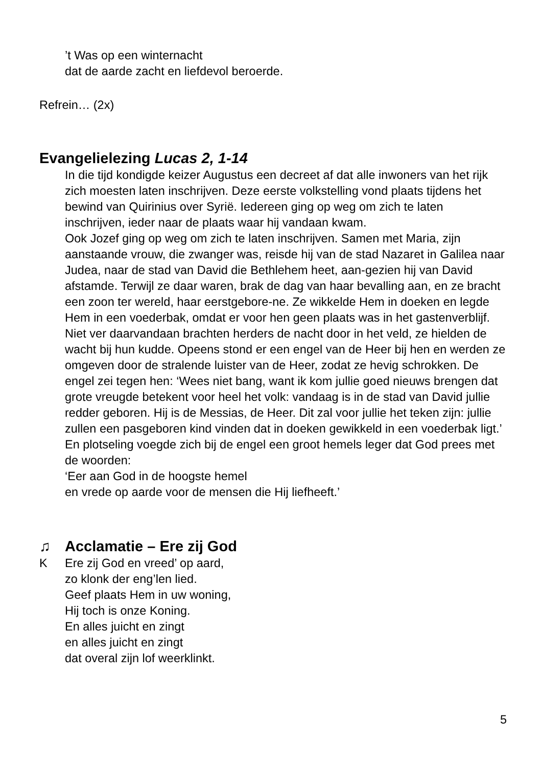’t Was op een winternacht
dat de aarde zacht en liefdevol beroerde.
Refrein… (2x)
Evangelielezing Lucas 2, 1-14
In die tijd kondigde keizer Augustus een decreet af dat alle inwoners van het rijk zich moesten laten inschrijven. Deze eerste volkstelling vond plaats tijdens het bewind van Quirinius over Syrië. Iedereen ging op weg om zich te laten inschrijven, ieder naar de plaats waar hij vandaan kwam.
Ook Jozef ging op weg om zich te laten inschrijven. Samen met Maria, zijn aanstaande vrouw, die zwanger was, reisde hij van de stad Nazaret in Galilea naar Judea, naar de stad van David die Bethlehem heet, aan-gezien hij van David afstamde. Terwijl ze daar waren, brak de dag van haar bevalling aan, en ze bracht een zoon ter wereld, haar eerstgebore-ne. Ze wikkelde Hem in doeken en legde Hem in een voederbak, omdat er voor hen geen plaats was in het gastenverblijf.
Niet ver daarvandaan brachten herders de nacht door in het veld, ze hielden de wacht bij hun kudde. Opeens stond er een engel van de Heer bij hen en werden ze omgeven door de stralende luister van de Heer, zodat ze hevig schrokken. De engel zei tegen hen: ‘Wees niet bang, want ik kom jullie goed nieuws brengen dat grote vreugde betekent voor heel het volk: vandaag is in de stad van David jullie redder geboren. Hij is de Messias, de Heer. Dit zal voor jullie het teken zijn: jullie zullen een pasgeboren kind vinden dat in doeken gewikkeld in een voederbak ligt.’ En plotseling voegde zich bij de engel een groot hemels leger dat God prees met de woorden:
‘Eer aan God in de hoogste hemel
en vrede op aarde voor de mensen die Hij liefheeft.’
♫ Acclamatie – Ere zij God
K Ere zij God en vreed’ op aard,
zo klonk der eng’len lied.
Geef plaats Hem in uw woning,
Hij toch is onze Koning.
En alles juicht en zingt
en alles juicht en zingt
dat overal zijn lof weerklinkt.
5